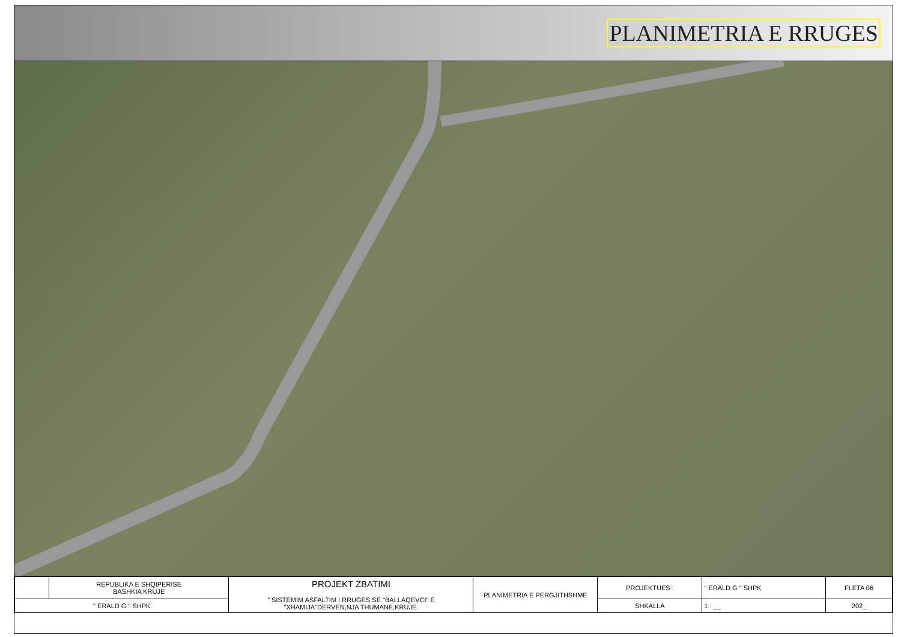PLANIMETRIA E RRUGES
| | REPUBLIKA E SHQIPERISE BASHKIA KRUJE | PROJEKT ZBATIMI " SISTEMIM ASFALTIM I RRUGES SE "BALLAQEVCI" E "XHAMIJA"DERVEN,NJA THUMANE,KRUJE. | PLANIMETRIA E PERGJITHSHME | PROJEKTUES : | " ERALD G " SHPK | FLETA 06 |
| " ERALD G " SHPK | | | | SHKALLA | 1 : __ | 202_ |